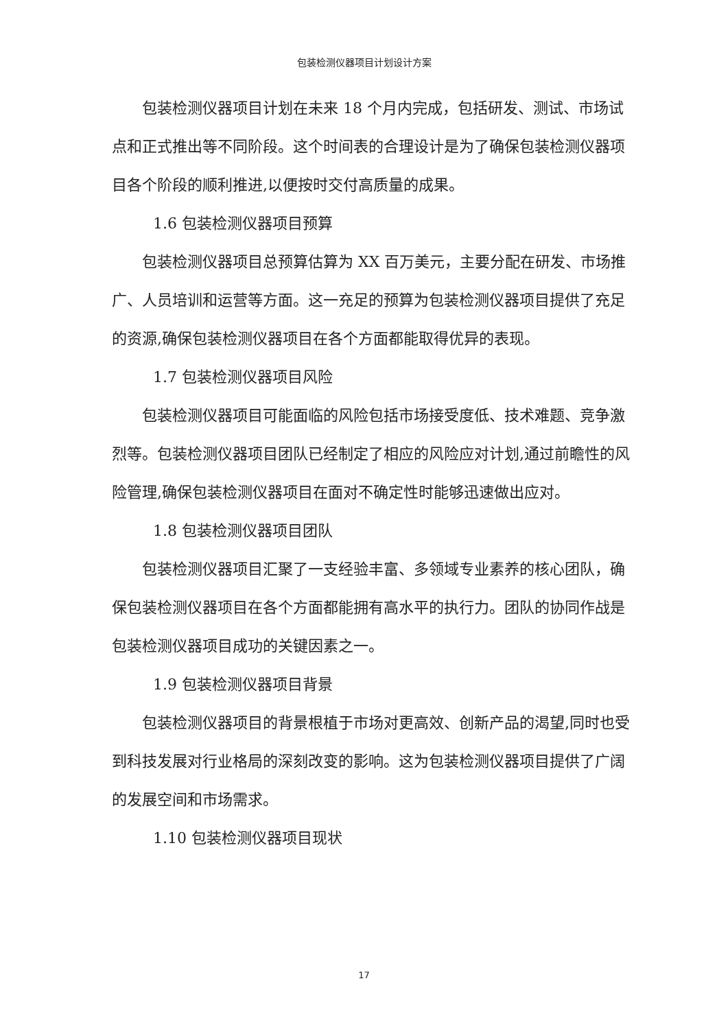包装检测仪器项目计划设计方案
包装检测仪器项目计划在未来 18 个月内完成，包括研发、测试、市场试点和正式推出等不同阶段。这个时间表的合理设计是为了确保包装检测仪器项目各个阶段的顺利推进,以便按时交付高质量的成果。
1.6 包装检测仪器项目预算
包装检测仪器项目总预算估算为 XX 百万美元，主要分配在研发、市场推广、人员培训和运营等方面。这一充足的预算为包装检测仪器项目提供了充足的资源,确保包装检测仪器项目在各个方面都能取得优异的表现。
1.7 包装检测仪器项目风险
包装检测仪器项目可能面临的风险包括市场接受度低、技术难题、竞争激烈等。包装检测仪器项目团队已经制定了相应的风险应对计划,通过前瞻性的风险管理,确保包装检测仪器项目在面对不确定性时能够迅速做出应对。
1.8 包装检测仪器项目团队
包装检测仪器项目汇聚了一支经验丰富、多领域专业素养的核心团队，确保包装检测仪器项目在各个方面都能拥有高水平的执行力。团队的协同作战是包装检测仪器项目成功的关键因素之一。
1.9 包装检测仪器项目背景
包装检测仪器项目的背景根植于市场对更高效、创新产品的渴望,同时也受到科技发展对行业格局的深刻改变的影响。这为包装检测仪器项目提供了广阔的发展空间和市场需求。
1.10 包装检测仪器项目现状
17